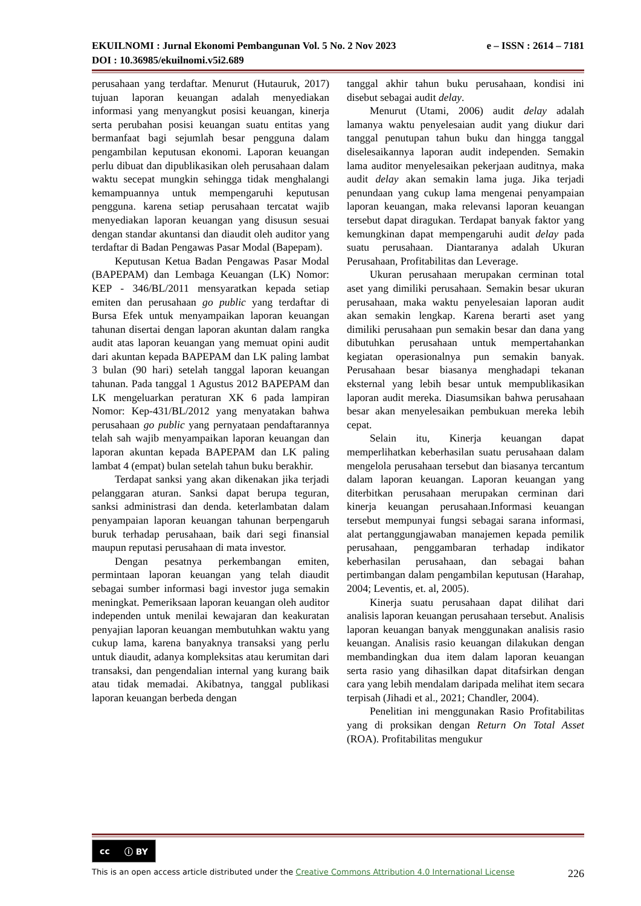e – ISSN : 2614 – 7181 EKUILNOMI : Jurnal Ekonomi Pembangunan Vol. 5 No. 2 Nov 2023
DOI : 10.36985/ekuilnomi.v5i2.689
perusahaan yang terdaftar. Menurut (Hutauruk, 2017) tujuan laporan keuangan adalah menyediakan informasi yang menyangkut posisi keuangan, kinerja serta perubahan posisi keuangan suatu entitas yang bermanfaat bagi sejumlah besar pengguna dalam pengambilan keputusan ekonomi. Laporan keuangan perlu dibuat dan dipublikasikan oleh perusahaan dalam waktu secepat mungkin sehingga tidak menghalangi kemampuannya untuk mempengaruhi keputusan pengguna. karena setiap perusahaan tercatat wajib menyediakan laporan keuangan yang disusun sesuai dengan standar akuntansi dan diaudit oleh auditor yang terdaftar di Badan Pengawas Pasar Modal (Bapepam).
Keputusan Ketua Badan Pengawas Pasar Modal (BAPEPAM) dan Lembaga Keuangan (LK) Nomor: KEP - 346/BL/2011 mensyaratkan kepada setiap emiten dan perusahaan go public yang terdaftar di Bursa Efek untuk menyampaikan laporan keuangan tahunan disertai dengan laporan akuntan dalam rangka audit atas laporan keuangan yang memuat opini audit dari akuntan kepada BAPEPAM dan LK paling lambat 3 bulan (90 hari) setelah tanggal laporan keuangan tahunan. Pada tanggal 1 Agustus 2012 BAPEPAM dan LK mengeluarkan peraturan XK 6 pada lampiran Nomor: Kep-431/BL/2012 yang menyatakan bahwa perusahaan go public yang pernyataan pendaftarannya telah sah wajib menyampaikan laporan keuangan dan laporan akuntan kepada BAPEPAM dan LK paling lambat 4 (empat) bulan setelah tahun buku berakhir.
Terdapat sanksi yang akan dikenakan jika terjadi pelanggaran aturan. Sanksi dapat berupa teguran, sanksi administrasi dan denda. keterlambatan dalam penyampaian laporan keuangan tahunan berpengaruh buruk terhadap perusahaan, baik dari segi finansial maupun reputasi perusahaan di mata investor.
Dengan pesatnya perkembangan emiten, permintaan laporan keuangan yang telah diaudit sebagai sumber informasi bagi investor juga semakin meningkat. Pemeriksaan laporan keuangan oleh auditor independen untuk menilai kewajaran dan keakuratan penyajian laporan keuangan membutuhkan waktu yang cukup lama, karena banyaknya transaksi yang perlu untuk diaudit, adanya kompleksitas atau kerumitan dari transaksi, dan pengendalian internal yang kurang baik atau tidak memadai. Akibatnya, tanggal publikasi laporan keuangan berbeda dengan
tanggal akhir tahun buku perusahaan, kondisi ini disebut sebagai audit delay.
Menurut (Utami, 2006) audit delay adalah lamanya waktu penyelesaian audit yang diukur dari tanggal penutupan tahun buku dan hingga tanggal diselesaikannya laporan audit independen. Semakin lama auditor menyelesaikan pekerjaan auditnya, maka audit delay akan semakin lama juga. Jika terjadi penundaan yang cukup lama mengenai penyampaian laporan keuangan, maka relevansi laporan keuangan tersebut dapat diragukan. Terdapat banyak faktor yang kemungkinan dapat mempengaruhi audit delay pada suatu perusahaan. Diantaranya adalah Ukuran Perusahaan, Profitabilitas dan Leverage.
Ukuran perusahaan merupakan cerminan total aset yang dimiliki perusahaan. Semakin besar ukuran perusahaan, maka waktu penyelesaian laporan audit akan semakin lengkap. Karena berarti aset yang dimiliki perusahaan pun semakin besar dan dana yang dibutuhkan perusahaan untuk mempertahankan kegiatan operasionalnya pun semakin banyak. Perusahaan besar biasanya menghadapi tekanan eksternal yang lebih besar untuk mempublikasikan laporan audit mereka. Diasumsikan bahwa perusahaan besar akan menyelesaikan pembukuan mereka lebih cepat.
Selain itu, Kinerja keuangan dapat memperlihatkan keberhasilan suatu perusahaan dalam mengelola perusahaan tersebut dan biasanya tercantum dalam laporan keuangan. Laporan keuangan yang diterbitkan perusahaan merupakan cerminan dari kinerja keuangan perusahaan.Informasi keuangan tersebut mempunyai fungsi sebagai sarana informasi, alat pertanggungjawaban manajemen kepada pemilik perusahaan, penggambaran terhadap indikator keberhasilan perusahaan, dan sebagai bahan pertimbangan dalam pengambilan keputusan (Harahap, 2004; Leventis, et. al, 2005).
Kinerja suatu perusahaan dapat dilihat dari analisis laporan keuangan perusahaan tersebut. Analisis laporan keuangan banyak menggunakan analisis rasio keuangan. Analisis rasio keuangan dilakukan dengan membandingkan dua item dalam laporan keuangan serta rasio yang dihasilkan dapat ditafsirkan dengan cara yang lebih mendalam daripada melihat item secara terpisah (Jihadi et al., 2021; Chandler, 2004).
Penelitian ini menggunakan Rasio Profitabilitas yang di proksikan dengan Return On Total Asset (ROA). Profitabilitas mengukur
cc ⓘ BY
226 This is an open access article distributed under the Creative Commons Attribution 4.0 International License